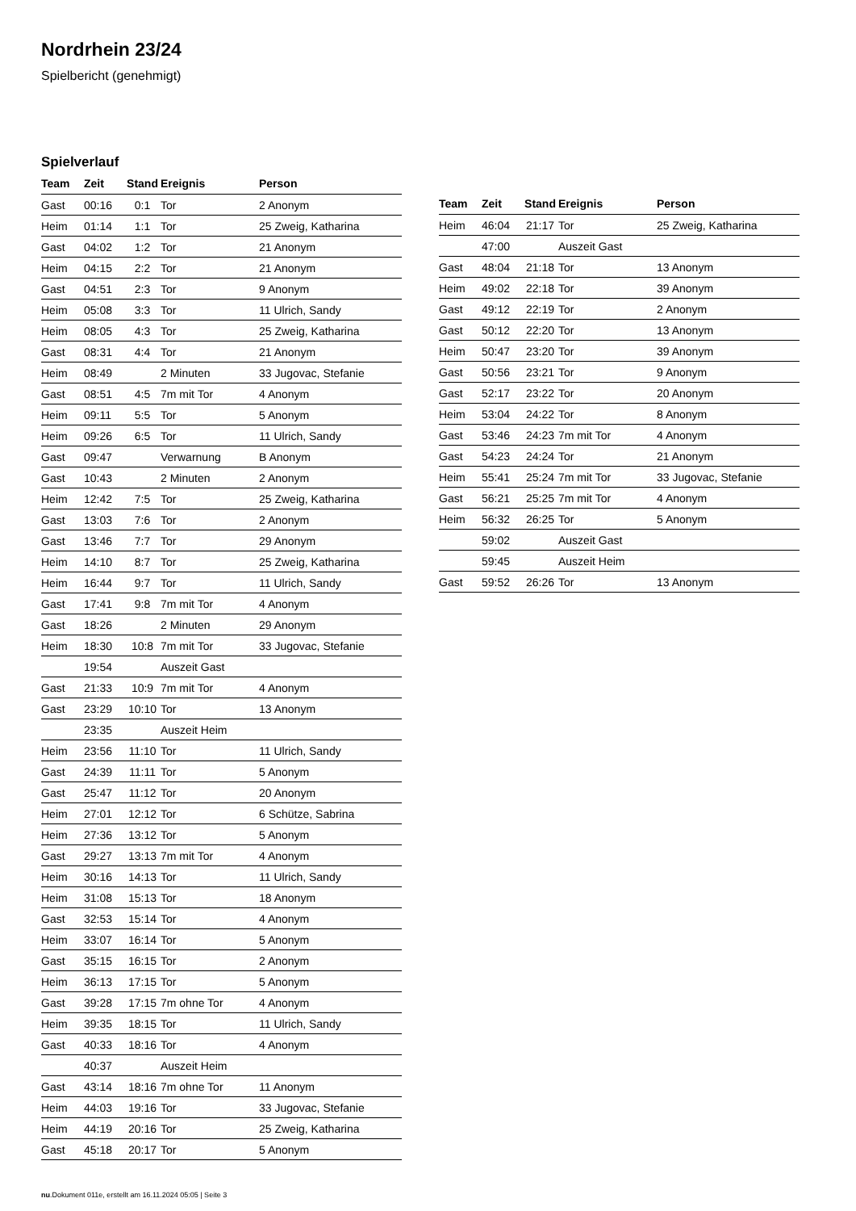Nordrhein 23/24
Spielbericht (genehmigt)
Spielverlauf
| Team | Zeit | Stand | Ereignis | Person |
| --- | --- | --- | --- | --- |
| Gast | 00:16 | 0:1 | Tor | 2 Anonym |
| Heim | 01:14 | 1:1 | Tor | 25 Zweig, Katharina |
| Gast | 04:02 | 1:2 | Tor | 21 Anonym |
| Heim | 04:15 | 2:2 | Tor | 21 Anonym |
| Gast | 04:51 | 2:3 | Tor | 9 Anonym |
| Heim | 05:08 | 3:3 | Tor | 11 Ulrich, Sandy |
| Heim | 08:05 | 4:3 | Tor | 25 Zweig, Katharina |
| Gast | 08:31 | 4:4 | Tor | 21 Anonym |
| Heim | 08:49 | | 2 Minuten | 33 Jugovac, Stefanie |
| Gast | 08:51 | 4:5 | 7m mit Tor | 4 Anonym |
| Heim | 09:11 | 5:5 | Tor | 5 Anonym |
| Heim | 09:26 | 6:5 | Tor | 11 Ulrich, Sandy |
| Gast | 09:47 | | Verwarnung | B Anonym |
| Gast | 10:43 | | 2 Minuten | 2 Anonym |
| Heim | 12:42 | 7:5 | Tor | 25 Zweig, Katharina |
| Gast | 13:03 | 7:6 | Tor | 2 Anonym |
| Gast | 13:46 | 7:7 | Tor | 29 Anonym |
| Heim | 14:10 | 8:7 | Tor | 25 Zweig, Katharina |
| Heim | 16:44 | 9:7 | Tor | 11 Ulrich, Sandy |
| Gast | 17:41 | 9:8 | 7m mit Tor | 4 Anonym |
| Gast | 18:26 | | 2 Minuten | 29 Anonym |
| Heim | 18:30 | 10:8 | 7m mit Tor | 33 Jugovac, Stefanie |
| | 19:54 | | Auszeit Gast | |
| Gast | 21:33 | 10:9 | 7m mit Tor | 4 Anonym |
| Gast | 23:29 | 10:10 | Tor | 13 Anonym |
| | 23:35 | | Auszeit Heim | |
| Heim | 23:56 | 11:10 | Tor | 11 Ulrich, Sandy |
| Gast | 24:39 | 11:11 | Tor | 5 Anonym |
| Gast | 25:47 | 11:12 | Tor | 20 Anonym |
| Heim | 27:01 | 12:12 | Tor | 6 Schütze, Sabrina |
| Heim | 27:36 | 13:12 | Tor | 5 Anonym |
| Gast | 29:27 | 13:13 | 7m mit Tor | 4 Anonym |
| Heim | 30:16 | 14:13 | Tor | 11 Ulrich, Sandy |
| Heim | 31:08 | 15:13 | Tor | 18 Anonym |
| Gast | 32:53 | 15:14 | Tor | 4 Anonym |
| Heim | 33:07 | 16:14 | Tor | 5 Anonym |
| Gast | 35:15 | 16:15 | Tor | 2 Anonym |
| Heim | 36:13 | 17:15 | Tor | 5 Anonym |
| Gast | 39:28 | 17:15 | 7m ohne Tor | 4 Anonym |
| Heim | 39:35 | 18:15 | Tor | 11 Ulrich, Sandy |
| Gast | 40:33 | 18:16 | Tor | 4 Anonym |
| | 40:37 | | Auszeit Heim | |
| Gast | 43:14 | 18:16 | 7m ohne Tor | 11 Anonym |
| Heim | 44:03 | 19:16 | Tor | 33 Jugovac, Stefanie |
| Heim | 44:19 | 20:16 | Tor | 25 Zweig, Katharina |
| Gast | 45:18 | 20:17 | Tor | 5 Anonym |
| Team | Zeit | Stand | Ereignis | Person |
| --- | --- | --- | --- | --- |
| Heim | 46:04 | 21:17 | Tor | 25 Zweig, Katharina |
| | 47:00 | | Auszeit Gast | |
| Gast | 48:04 | 21:18 | Tor | 13 Anonym |
| Heim | 49:02 | 22:18 | Tor | 39 Anonym |
| Gast | 49:12 | 22:19 | Tor | 2 Anonym |
| Gast | 50:12 | 22:20 | Tor | 13 Anonym |
| Heim | 50:47 | 23:20 | Tor | 39 Anonym |
| Gast | 50:56 | 23:21 | Tor | 9 Anonym |
| Gast | 52:17 | 23:22 | Tor | 20 Anonym |
| Heim | 53:04 | 24:22 | Tor | 8 Anonym |
| Gast | 53:46 | 24:23 | 7m mit Tor | 4 Anonym |
| Gast | 54:23 | 24:24 | Tor | 21 Anonym |
| Heim | 55:41 | 25:24 | 7m mit Tor | 33 Jugovac, Stefanie |
| Gast | 56:21 | 25:25 | 7m mit Tor | 4 Anonym |
| Heim | 56:32 | 26:25 | Tor | 5 Anonym |
| | 59:02 | | Auszeit Gast | |
| | 59:45 | | Auszeit Heim | |
| Gast | 59:52 | 26:26 | Tor | 13 Anonym |
nu.Dokument 011e, erstellt am 16.11.2024 05:05 | Seite 3